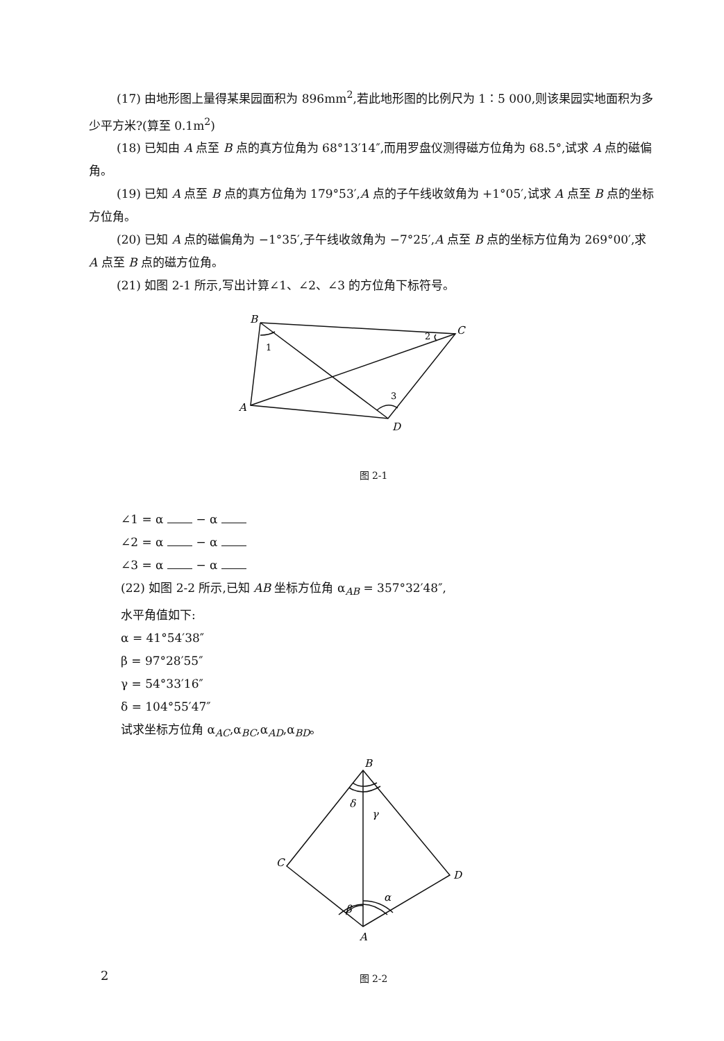(17) 由地形图上量得某果园面积为 896mm<sup>2</sup>,若此地形图的比例尺为 1∶5 000,则该果园实地面积为多少平方米?(算至 0.1m<sup>2</sup>)
(18) 已知由 A 点至 B 点的真方位角为 68°13′14″,而用罗盘仪测得磁方位角为 68.5°,试求 A 点的磁偏角。
(19) 已知 A 点至 B 点的真方位角为 179°53′,A 点的子午线收敛角为 +1°05′,试求 A 点至 B 点的坐标方位角。
(20) 已知 A 点的磁偏角为 −1°35′,子午线收敛角为 −7°25′,A 点至 B 点的坐标方位角为 269°00′,求 A 点至 B 点的磁方位角。
(21) 如图 2-1 所示,写出计算∠1、∠2、∠3 的方位角下标符号。
B
C
A
D
1
2
3
图 2-1
∠1 = α − α
∠2 = α − α
∠3 = α − α
(22) 如图 2-2 所示,已知 AB 坐标方位角 α<sub>AB</sub> = 357°32′48″,
水平角值如下:
α = 41°54′38″
β = 97°28′55″
γ = 54°33′16″
δ = 104°55′47″
试求坐标方位角 α<sub>AC</sub>,α<sub>BC</sub>,α<sub>AD</sub>,α<sub>BD</sub>。
B
C
D
A
δ
γ
α
β
图 2-2
2